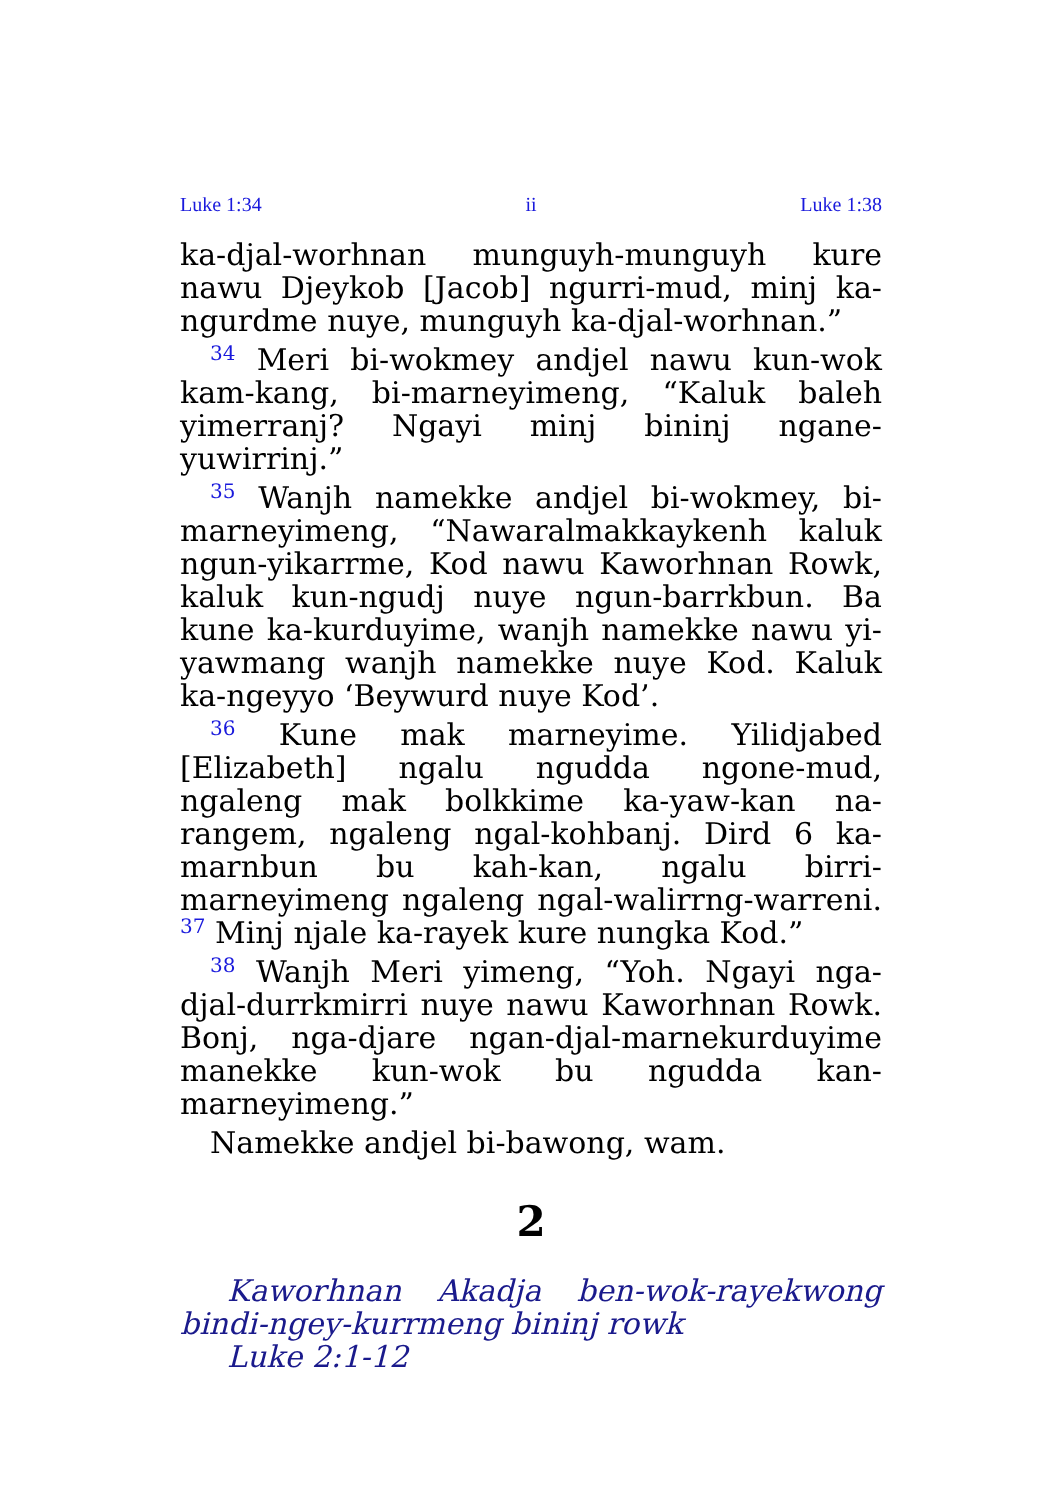Luke 1:34 ii Luke 1:38
ka-djal-worhnan munguyh-munguyh kure nawu Djeykob [Jacob] ngurri-mud, minj ka-ngurdme nuye, munguyh ka-djal-worhnan.”
<sup>34</sup> Meri bi-wokmey andjel nawu kun-wok kam-kang, bi-marneyimeng, “Kaluk baleh yimer­ranj? Ngayi minj bininj ngane-yuwirrinj.”
<sup>35</sup> Wanjh namekke andjel bi-wokmey, bi-marneyimeng, “Nawaralmakkaykenh kaluk ngun-yikarrme, Kod nawu Kaworhnan Rowk, kaluk kun-ngudj nuye ngun-barrkbun. Ba kune ka-kurduyime, wanjh namekke nawu yi-yawmang wanjh namekke nuye Kod. Kaluk ka-ngeyyo ‘Beywurd nuye Kod’.
<sup>36</sup> Kune mak marneyime. Yilidjabed [Elizabeth] ngalu ngudda ngone-mud, ngaleng mak bolkkime ka-yaw-kan na-rangem, ngaleng ngal-kohbanj. Dird 6 ka-marnbun bu kah-kan, ngalu birri-marneyimeng ngaleng ngal-walirrng-warreni. <sup>37</sup> Minj njale ka-rayek kure nungka Kod.”
<sup>38</sup> Wanjh Meri yimeng, “Yoh. Ngayi nga-djal-durrkmirri nuye nawu Kaworhnan Rowk. Bonj, nga-djare ngan-djal-marne­kurduyime manekke kun-wok bu ngudda kan-marneyimeng.”
Namekke andjel bi-bawong, wam.
2
Kaworhnan Akadja ben-wok-rayekwong bindi-ngey-kurrmeng bininj rowk
Luke 2:1-12